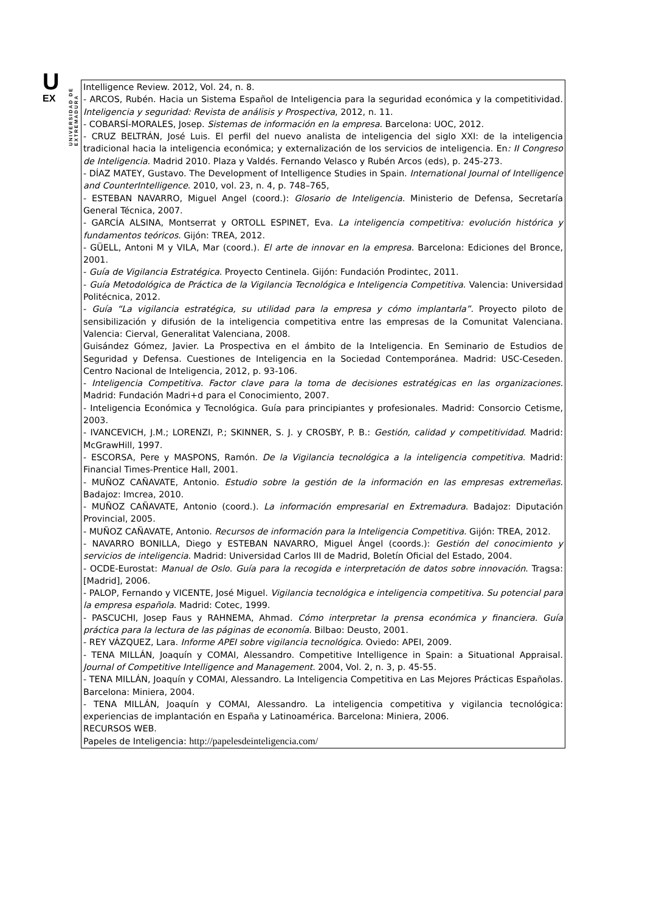U
EX
UNIVERSIDAD DE EXTREMADURA
| Intelligence Review. 2012, Vol. 24, n. 8. - ARCOS, Rubén. Hacia un Sistema Español de Inteligencia para la seguridad económica y la competitividad. Inteligencia y seguridad: Revista de análisis y Prospectiva , 2012, n. 11. - COBARSÍ-MORALES, Josep. Sistemas de información en la empresa . Barcelona: UOC, 2012. - CRUZ BELTRÁN, José Luis. El perfil del nuevo analista de inteligencia del siglo XXI: de la inteligencia tradicional hacia la inteligencia económica; y externalización de los servicios de inteligencia. En : II Congreso de Inteligencia . Madrid 2010. Plaza y Valdés. Fernando Velasco y Rubén Arcos (eds), p. 245-273. - DÍAZ MATEY, Gustavo. The Development of Intelligence Studies in Spain. International Journal of Intelligence and CounterIntelligence . 2010, vol. 23, n. 4, p. 748–765, - ESTEBAN NAVARRO, Miguel Angel (coord.): Glosario de Inteligencia . Ministerio de Defensa, Secretaría General Técnica, 2007. - GARCÍA ALSINA, Montserrat y ORTOLL ESPINET, Eva. La inteligencia competitiva: evolución histórica y fundamentos teóricos . Gijón: TREA, 2012. - GÜELL, Antoni M y VILA, Mar (coord.). El arte de innovar en la empresa . Barcelona: Ediciones del Bronce, 2001. - Guía de Vigilancia Estratégica . Proyecto Centinela. Gijón: Fundación Prodintec, 2011. - Guía Metodológica de Práctica de la Vigilancia Tecnológica e Inteligencia Competitiva . Valencia: Universidad Politécnica, 2012. - Guía “La vigilancia estratégica, su utilidad para la empresa y cómo implantarla”. Proyecto piloto de sensibilización y difusión de la inteligencia competitiva entre las empresas de la Comunitat Valenciana. Valencia: Cierval, Generalitat Valenciana, 2008. Guisández Gómez, Javier. La Prospectiva en el ámbito de la Inteligencia. En Seminario de Estudios de Seguridad y Defensa. Cuestiones de Inteligencia en la Sociedad Contemporánea. Madrid: USC-Ceseden. Centro Nacional de Inteligencia, 2012, p. 93-106. - Inteligencia Competitiva. Factor clave para la toma de decisiones estratégicas en las organizaciones. Madrid: Fundación Madri+d para el Conocimiento, 2007. - Inteligencia Económica y Tecnológica. Guía para principiantes y profesionales. Madrid: Consorcio Cetisme, 2003. - IVANCEVICH, J.M.; LORENZI, P.; SKINNER, S. J. y CROSBY, P. B.: Gestión, calidad y competitividad . Madrid: McGrawHill, 1997. - ESCORSA, Pere y MASPONS, Ramón. De la Vigilancia tecnológica a la inteligencia competitiva . Madrid: Financial Times-Prentice Hall, 2001. - MUÑOZ CAÑAVATE, Antonio. Estudio sobre la gestión de la información en las empresas extremeñas . Badajoz: Imcrea, 2010. - MUÑOZ CAÑAVATE, Antonio (coord.). La información empresarial en Extremadura . Badajoz: Diputación Provincial, 2005. - MUÑOZ CAÑAVATE, Antonio. Recursos de información para la Inteligencia Competitiva . Gijón: TREA, 2012. - NAVARRO BONILLA, Diego y ESTEBAN NAVARRO, Miguel Ángel (coords.): Gestión del conocimiento y servicios de inteligencia . Madrid: Universidad Carlos III de Madrid, Boletín Oficial del Estado, 2004. - OCDE-Eurostat: Manual de Oslo . Guía para la recogida e interpretación de datos sobre innovación . Tragsa: [Madrid], 2006. - PALOP, Fernando y VICENTE, José Miguel. Vigilancia tecnológica e inteligencia competitiva. Su potencial para la empresa española . Madrid: Cotec, 1999. - PASCUCHI, Josep Faus y RAHNEMA, Ahmad. Cómo interpretar la prensa económica y financiera. Guía práctica para la lectura de las páginas de economía . Bilbao: Deusto, 2001. - REY VÁZQUEZ, Lara. Informe APEI sobre vigilancia tecnológica . Oviedo: APEI, 2009. - TENA MILLÁN, Joaquín y COMAI, Alessandro. Competitive Intelligence in Spain: a Situational Appraisal. Journal of Competitive Intelligence and Management . 2004, Vol. 2, n. 3, p. 45-55. - TENA MILLÁN, Joaquín y COMAI, Alessandro. La Inteligencia Competitiva en Las Mejores Prácticas Españolas. Barcelona: Miniera, 2004. - TENA MILLÁN, Joaquín y COMAI, Alessandro. La inteligencia competitiva y vigilancia tecnológica: experiencias de implantación en España y Latinoamérica. Barcelona: Miniera, 2006. RECURSOS WEB. Papeles de Inteligencia: http://papelesdeinteligencia.com/ |